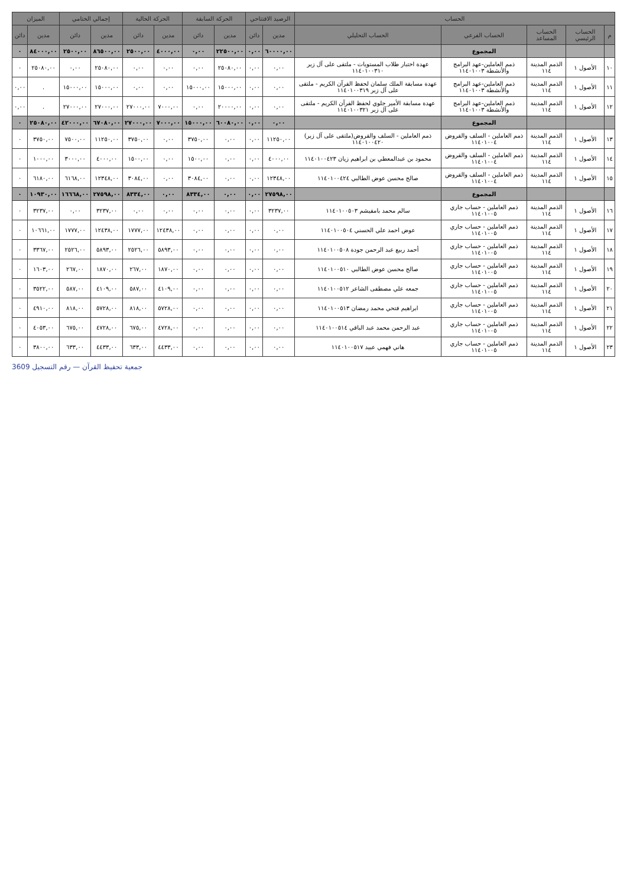| الحساب | | | | | الرصيد الافتتاحي | | الحركة السابقة | | الحركة الحالية | | إجمالي الختامي | | الميزان | |
| --- | --- | --- | --- | --- | --- | --- | --- | --- | --- | --- | --- | --- | --- | --- |
| م | الحساب الرئيسي | الحساب المساعد | الحساب الفرعي | الحساب التحليلي | مدين | دائن | مدين | دائن | مدين | دائن | مدين | دائن | مدين | دائن |
| | | | المجموع | | ٦٠٠٠٠,٠٠ | ٠,٠٠ | ٢٢٥٠٠,٠٠ | ٠,٠٠ | ٤٠٠٠,٠٠ | ٢٥٠٠,٠٠ | ٨٦٥٠٠,٠٠ | ٢٥٠٠,٠٠ | ٨٤٠٠٠,٠٠ | ٠ |
| ١٠ | الأصول ١ | الذمم المدينة ١١٤ | ذمم العاملين-عهد البرامج والأنشطة ١١٤٠١٠٠٣ | عهدة اختبار طلاب المستويات - ملتقى على آل زبر ١١٤٠١٠٠٣١٠ | ٠,٠٠ | ٠,٠٠ | ٢٥٠٨٠,٠٠ | ٠,٠٠ | ٠,٠٠ | ٠,٠٠ | ٢٥٠٨٠,٠٠ | ٠,٠٠ | ٢٥٠٨٠,٠٠ | ٠ |
| ١١ | الأصول ١ | الذمم المدينة ١١٤ | ذمم العاملين-عهد البرامج والأنشطة ١١٤٠١٠٠٣ | عهدة مسابقة الملك سلمان لحفظ القرآن الكريم - ملتقى على آل زبر ١١٤٠١٠٠٣١٩ | ٠,٠٠ | ٠,٠٠ | ١٥٠٠٠,٠٠ | ١٥٠٠٠,٠٠ | ٠,٠٠ | ٠,٠٠ | ١٥٠٠٠,٠٠ | ١٥٠٠٠,٠٠ | . | ٠,٠٠ |
| ١٢ | الأصول ١ | الذمم المدينة ١١٤ | ذمم العاملين-عهد البرامج والأنشطة ١١٤٠١٠٠٣ | عهدة مسابقة الأمير جلوي لحفظ القرآن الكريم - ملتقى على آل زبر ١١٤٠١٠٠٣٢١ | ٠,٠٠ | ٠,٠٠ | ٢٠٠٠٠,٠٠ | ٠,٠٠ | ٧٠٠٠,٠٠ | ٢٧٠٠٠,٠٠ | ٢٧٠٠٠,٠٠ | ٢٧٠٠٠,٠٠ | . | ٠,٠٠ |
| | | | المجموع | | ٠,٠٠ | ٠,٠٠ | ٦٠٠٨٠,٠٠ | ١٥٠٠٠,٠٠ | ٧٠٠٠,٠٠ | ٢٧٠٠٠,٠٠ | ٦٧٠٨٠,٠٠ | ٤٢٠٠٠,٠٠ | ٢٥٠٨٠,٠٠ | ٠ |
| ١٣ | الأصول ١ | الذمم المدينة ١١٤ | ذمم العاملين - السلف والقروض ١١٤٠١٠٠٤ | ذمم العاملين - السلف والقروض(ملتقى على آل زبر) ١١٤٠١٠٠٤٢٠ | ١١٢٥٠,٠٠ | ٠,٠٠ | ٠,٠٠ | ٣٧٥٠,٠٠ | ٠,٠٠ | ٣٧٥٠,٠٠ | ١١٢٥٠,٠٠ | ٧٥٠٠,٠٠ | ٣٧٥٠,٠٠ | ٠ |
| ١٤ | الأصول ١ | الذمم المدينة ١١٤ | ذمم العاملين - السلف والقروض ١١٤٠١٠٠٤ | محمود بن عبدالمعطي بن ابراهيم زيان ١١٤٠١٠٠٤٢٣ | ٤٠٠٠,٠٠ | ٠,٠٠ | ٠,٠٠ | ١٥٠٠,٠٠ | ٠,٠٠ | ١٥٠٠,٠٠ | ٤٠٠٠,٠٠ | ٣٠٠٠,٠٠ | ١٠٠٠,٠٠ | ٠ |
| ١٥ | الأصول ١ | الذمم المدينة ١١٤ | ذمم العاملين - السلف والقروض ١١٤٠١٠٠٤ | صالح محسن عوض الطالبي ١١٤٠١٠٠٤٢٤ | ١٢٣٤٨,٠٠ | ٠,٠٠ | ٠,٠٠ | ٣٠٨٤,٠٠ | ٠,٠٠ | ٣٠٨٤,٠٠ | ١٢٣٤٨,٠٠ | ٦١٦٨,٠٠ | ٦١٨٠,٠٠ | ٠ |
| | | | المجموع | | ٢٧٥٩٨,٠٠ | ٠,٠٠ | ٠,٠٠ | ٨٣٣٤,٠٠ | ٠,٠٠ | ٨٣٣٤,٠٠ | ٢٧٥٩٨,٠٠ | ١٦٦٦٨,٠٠ | ١٠٩٣٠,٠٠ | ٠ |
| ١٦ | الأصول ١ | الذمم المدينة ١١٤ | ذمم العاملين - حساب جاري ١١٤٠١٠٠٥ | سالم محمد بامقيشم ١١٤٠١٠٠٥٠٣ | ٣٢٣٧,٠٠ | ٠,٠٠ | ٠,٠٠ | ٠,٠٠ | ٠,٠٠ | ٠,٠٠ | ٣٢٣٧,٠٠ | ٠,٠٠ | ٣٢٣٧,٠٠ | ٠ |
| ١٧ | الأصول ١ | الذمم المدينة ١١٤ | ذمم العاملين - حساب جاري ١١٤٠١٠٠٥ | عوض احمد علي الحسني ١١٤٠١٠٠٥٠٤ | ٠,٠٠ | ٠,٠٠ | ٠,٠٠ | ٠,٠٠ | ١٢٤٣٨,٠٠ | ١٧٧٧,٠٠ | ١٢٤٣٨,٠٠ | ١٧٧٧,٠٠ | ١٠٦٦١,٠٠ | ٠ |
| ١٨ | الأصول ١ | الذمم المدينة ١١٤ | ذمم العاملين - حساب جاري ١١٤٠١٠٠٥ | أحمد ربيع عبد الرحمن جودة ١١٤٠١٠٠٥٠٨ | ٠,٠٠ | ٠,٠٠ | ٠,٠٠ | ٠,٠٠ | ٥٨٩٣,٠٠ | ٢٥٢٦,٠٠ | ٥٨٩٣,٠٠ | ٢٥٢٦,٠٠ | ٣٣٦٧,٠٠ | ٠ |
| ١٩ | الأصول ١ | الذمم المدينة ١١٤ | ذمم العاملين - حساب جاري ١١٤٠١٠٠٥ | صالح محسن عوض الطالبي ١١٤٠١٠٠٥١٠ | ٠,٠٠ | ٠,٠٠ | ٠,٠٠ | ٠,٠٠ | ١٨٧٠,٠٠ | ٢٦٧,٠٠ | ١٨٧٠,٠٠ | ٢٦٧,٠٠ | ١٦٠٣,٠٠ | ٠ |
| ٢٠ | الأصول ١ | الذمم المدينة ١١٤ | ذمم العاملين - حساب جاري ١١٤٠١٠٠٥ | جمعه علي مصطفى الشاعر ١١٤٠١٠٠٥١٢ | ٠,٠٠ | ٠,٠٠ | ٠,٠٠ | ٠,٠٠ | ٤١٠٩,٠٠ | ٥٨٧,٠٠ | ٤١٠٩,٠٠ | ٥٨٧,٠٠ | ٣٥٢٢,٠٠ | ٠ |
| ٢١ | الأصول ١ | الذمم المدينة ١١٤ | ذمم العاملين - حساب جاري ١١٤٠١٠٠٥ | ابراهيم فتحي محمد رمضان ١١٤٠١٠٠٥١٣ | ٠,٠٠ | ٠,٠٠ | ٠,٠٠ | ٠,٠٠ | ٥٧٢٨,٠٠ | ٨١٨,٠٠ | ٥٧٢٨,٠٠ | ٨١٨,٠٠ | ٤٩١٠,٠٠ | ٠ |
| ٢٢ | الأصول ١ | الذمم المدينة ١١٤ | ذمم العاملين - حساب جاري ١١٤٠١٠٠٥ | عبد الرحمن محمد عبد الباقي ١١٤٠١٠٠٥١٤ | ٠,٠٠ | ٠,٠٠ | ٠,٠٠ | ٠,٠٠ | ٤٧٢٨,٠٠ | ٦٧٥,٠٠ | ٤٧٢٨,٠٠ | ٦٧٥,٠٠ | ٤٠٥٣,٠٠ | ٠ |
| ٢٣ | الأصول ١ | الذمم المدينة ١١٤ | ذمم العاملين - حساب جاري ١١٤٠١٠٠٥ | هاني فهمي عبيد ١١٤٠١٠٠٥١٧ | ٠,٠٠ | ٠,٠٠ | ٠,٠٠ | ٠,٠٠ | ٤٤٣٣,٠٠ | ٦٣٣,٠٠ | ٤٤٣٣,٠٠ | ٦٣٣,٠٠ | ٣٨٠٠,٠٠ | ٠ |
جمعية تحفيظ القرآن — رقم التسجيل 3609